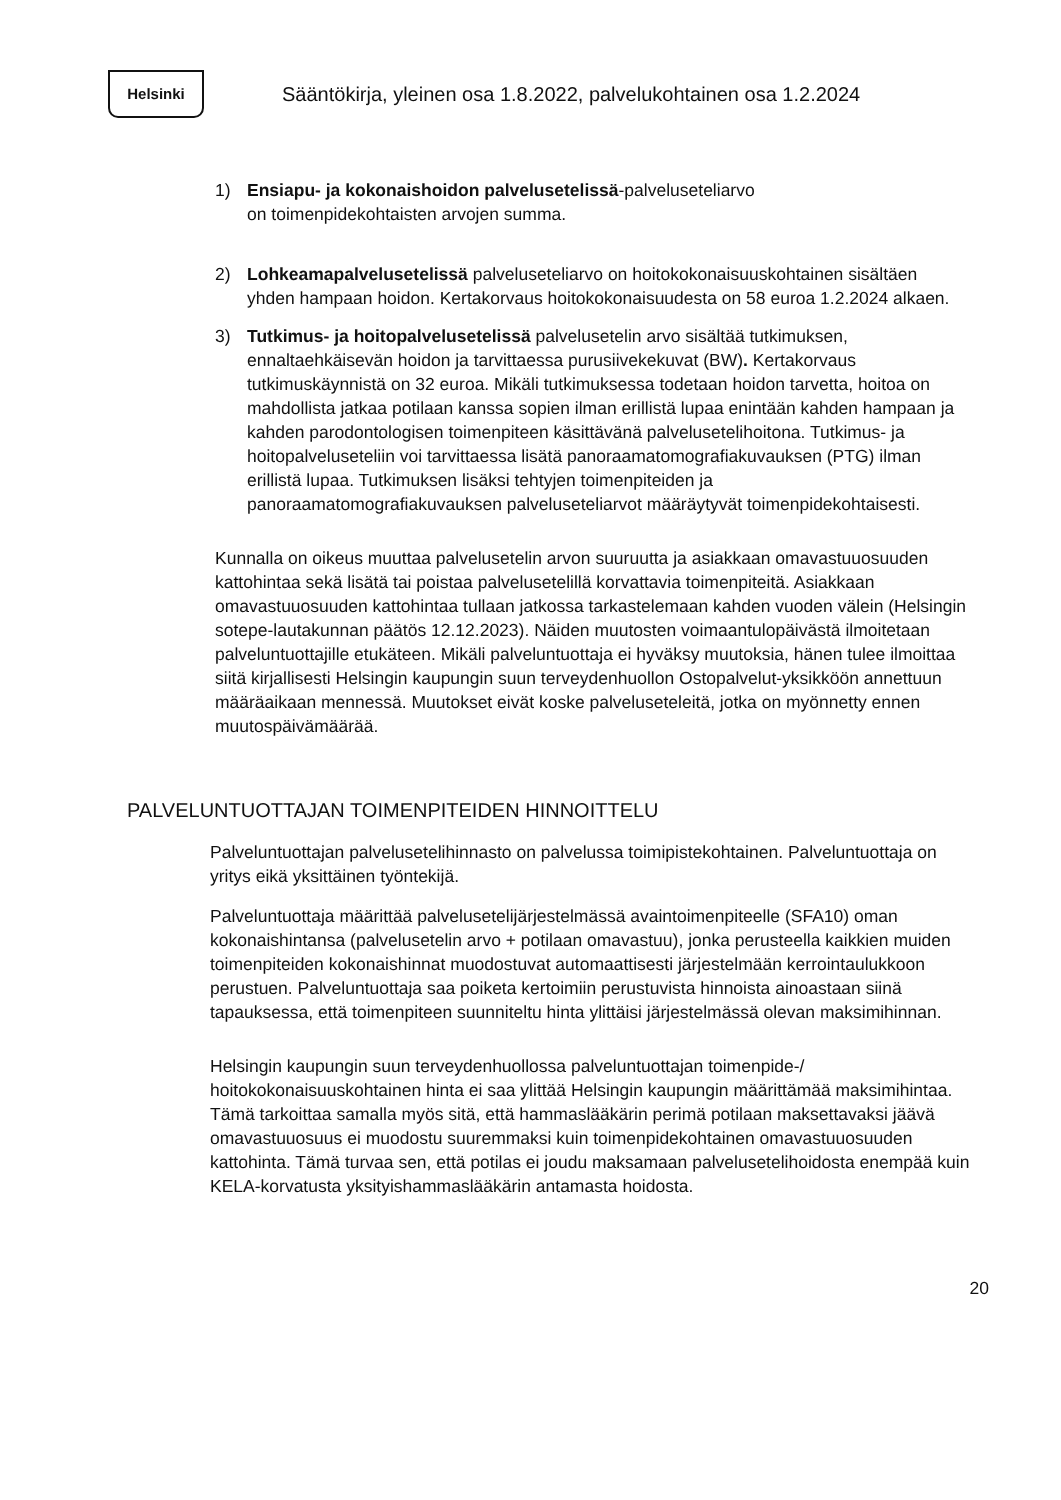Helsinki
Sääntökirja, yleinen osa 1.8.2022, palvelukohtainen osa 1.2.2024
1) Ensiapu- ja kokonaishoidon palvelusetelissä-palveluseteliarvo
on toimenpidekohtaisten arvojen summa.
2) Lohkeamapalvelusetelissä palveluseteliarvo on hoitokokonaisuuskohtainen sisältäen yhden hampaan hoidon. Kertakorvaus hoitokokonaisuudesta on 58 euroa 1.2.2024 alkaen.
3) Tutkimus- ja hoitopalvelusetelissä palvelusetelin arvo sisältää tutkimuksen, ennaltaehkäisevän hoidon ja tarvittaessa purusiivekekuvat (BW). Kertakorvaus tutkimuskäynnistä on 32 euroa. Mikäli tutkimuksessa todetaan hoidon tarvetta, hoitoa on mahdollista jatkaa potilaan kanssa sopien ilman erillistä lupaa enintään kahden hampaan ja kahden parodontologisen toimenpiteen käsittävänä palvelusetelihoitona. Tutkimus- ja hoitopalveluseteliin voi tarvittaessa lisätä panoraamatomografiakuvauksen (PTG) ilman erillistä lupaa. Tutkimuksen lisäksi tehtyjen toimenpiteiden ja panoraamatomografiakuvauksen palveluseteliarvot määräytyvät toimenpidekohtaisesti.
Kunnalla on oikeus muuttaa palvelusetelin arvon suuruutta ja asiakkaan omavastuuosuuden kattohintaa sekä lisätä tai poistaa palvelusetelillä korvattavia toimenpiteitä. Asiakkaan omavastuuosuuden kattohintaa tullaan jatkossa tarkastelemaan kahden vuoden välein (Helsingin sotepe-lautakunnan päätös 12.12.2023). Näiden muutosten voimaantulopäivästä ilmoitetaan palveluntuottajille etukäteen. Mikäli palveluntuottaja ei hyväksy muutoksia, hänen tulee ilmoittaa siitä kirjallisesti Helsingin kaupungin suun terveydenhuollon Ostopalvelut-yksikköön annettuun määräaikaan mennessä. Muutokset eivät koske palveluseteleitä, jotka on myönnetty ennen muutospäivämäärää.
PALVELUNTUOTTAJAN TOIMENPITEIDEN HINNOITTELU
Palveluntuottajan palvelusetelihinnasto on palvelussa toimipistekohtainen. Palveluntuottaja on yritys eikä yksittäinen työntekijä.
Palveluntuottaja määrittää palvelusetelijärjestelmässä avaintoimenpiteelle (SFA10) oman kokonaishintansa (palvelusetelin arvo + potilaan omavastuu), jonka perusteella kaikkien muiden toimenpiteiden kokonaishinnat muodostuvat automaattisesti järjestelmään kerrointaulukkoon perustuen. Palveluntuottaja saa poiketa kertoimiin perustuvista hinnoista ainoastaan siinä tapauksessa, että toimenpiteen suunniteltu hinta ylittäisi järjestelmässä olevan maksimihinnan.
Helsingin kaupungin suun terveydenhuollossa palveluntuottajan toimenpide-/ hoitokokonaisuuskohtainen hinta ei saa ylittää Helsingin kaupungin määrittämää maksimihintaa. Tämä tarkoittaa samalla myös sitä, että hammaslääkärin perimä potilaan maksettavaksi jäävä omavastuuosuus ei muodostu suuremmaksi kuin toimenpidekohtainen omavastuuosuuden kattohinta. Tämä turvaa sen, että potilas ei joudu maksamaan palvelusetelihoidosta enempää kuin KELA-korvatusta yksityishammaslääkärin antamasta hoidosta.
20